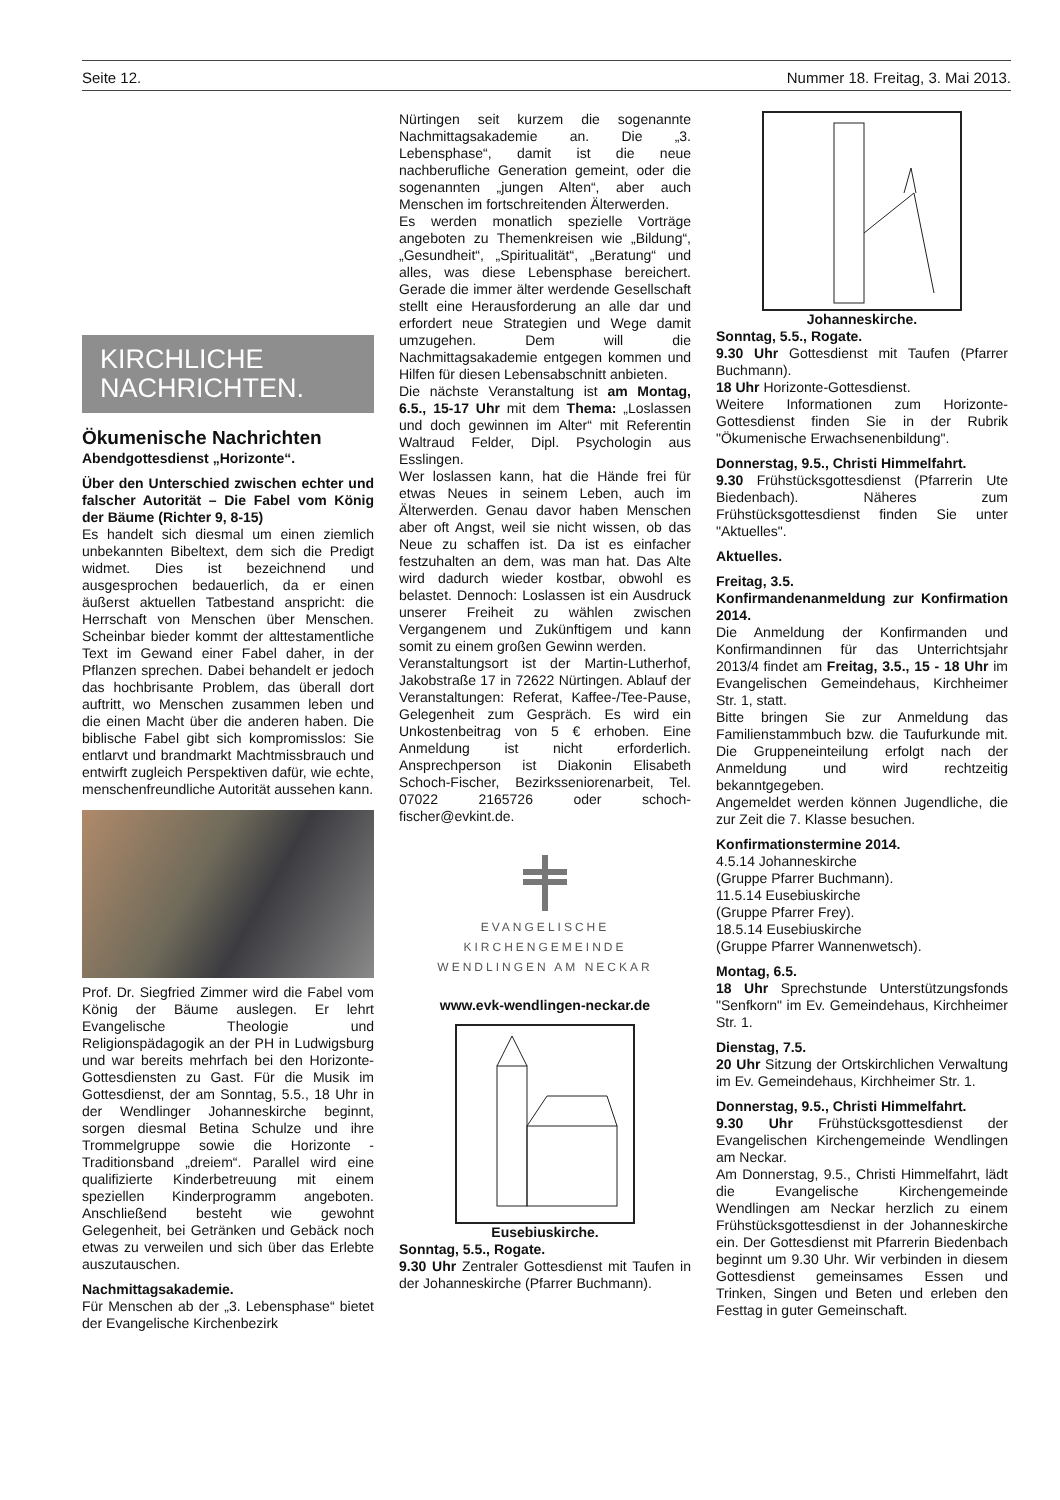Seite 12. Nummer 18. Freitag, 3. Mai 2013.
KIRCHLICHE NACHRICHTEN.
Ökumenische Nachrichten
Abendgottesdienst „Horizonte“.
Über den Unterschied zwischen echter und falscher Autorität – Die Fabel vom König der Bäume (Richter 9, 8-15)
Es handelt sich diesmal um einen ziemlich unbekannten Bibeltext, dem sich die Predigt widmet. Dies ist bezeichnend und ausgesprochen bedauerlich, da er einen äußerst aktuellen Tatbestand anspricht: die Herrschaft von Menschen über Menschen. Scheinbar bieder kommt der alttestamentliche Text im Gewand einer Fabel daher, in der Pflanzen sprechen. Dabei behandelt er jedoch das hochbrisante Problem, das überall dort auftritt, wo Menschen zusammen leben und die einen Macht über die anderen haben. Die biblische Fabel gibt sich kompromisslos: Sie entlarvt und brandmarkt Machtmissbrauch und entwirft zugleich Perspektiven dafür, wie echte, menschenfreundliche Autorität aussehen kann.
Prof. Dr. Siegfried Zimmer wird die Fabel vom König der Bäume auslegen. Er lehrt Evangelische Theologie und Religionspädagogik an der PH in Ludwigsburg und war bereits mehrfach bei den Horizonte-Gottesdiensten zu Gast. Für die Musik im Gottesdienst, der am Sonntag, 5.5., 18 Uhr in der Wendlinger Johanneskirche beginnt, sorgen diesmal Betina Schulze und ihre Trommelgruppe sowie die Horizonte - Traditionsband „dreiem“. Parallel wird eine qualifizierte Kinderbetreuung mit einem speziellen Kinderprogramm angeboten. Anschließend besteht wie gewohnt Gelegenheit, bei Getränken und Gebäck noch etwas zu verweilen und sich über das Erlebte auszutauschen.
Nachmittagsakademie.
Für Menschen ab der „3. Lebensphase“ bietet der Evangelische Kirchenbezirk
Nürtingen seit kurzem die sogenannte Nachmittagsakademie an. Die „3. Lebensphase“, damit ist die neue nachberufliche Generation gemeint, oder die sogenannten „jungen Alten“, aber auch Menschen im fortschreitenden Älterwerden.
Es werden monatlich spezielle Vorträge angeboten zu Themenkreisen wie „Bildung“, „Gesundheit“, „Spiritualität“, „Beratung“ und alles, was diese Lebensphase bereichert. Gerade die immer älter werdende Gesellschaft stellt eine Herausforderung an alle dar und erfordert neue Strategien und Wege damit umzugehen. Dem will die Nachmittagsakademie entgegen kommen und Hilfen für diesen Lebensabschnitt anbieten.
Die nächste Veranstaltung ist am Montag, 6.5., 15-17 Uhr mit dem Thema: „Loslassen und doch gewinnen im Alter“ mit Referentin Waltraud Felder, Dipl. Psychologin aus Esslingen.
Wer loslassen kann, hat die Hände frei für etwas Neues in seinem Leben, auch im Älterwerden. Genau davor haben Menschen aber oft Angst, weil sie nicht wissen, ob das Neue zu schaffen ist. Da ist es einfacher festzuhalten an dem, was man hat. Das Alte wird dadurch wieder kostbar, obwohl es belastet. Dennoch: Loslassen ist ein Ausdruck unserer Freiheit zu wählen zwischen Vergangenem und Zukünftigem und kann somit zu einem großen Gewinn werden.
Veranstaltungsort ist der Martin-Lutherhof, Jakobstraße 17 in 72622 Nürtingen. Ablauf der Veranstaltungen: Referat, Kaffee-/Tee-Pause, Gelegenheit zum Gespräch. Es wird ein Unkostenbeitrag von 5 € erhoben. Eine Anmeldung ist nicht erforderlich. Ansprechperson ist Diakonin Elisabeth Schoch-Fischer, Bezirksseniorenarbeit, Tel. 07022 2165726 oder schoch-fischer@evkint.de.
EVANGELISCHE KIRCHENGEMEINDE
WENDLINGEN AM NECKAR
www.evk-wendlingen-neckar.de
Eusebiuskirche.
Sonntag, 5.5., Rogate.
9.30 Uhr Zentraler Gottesdienst mit Taufen in der Johanneskirche (Pfarrer Buchmann).
Johanneskirche.
Sonntag, 5.5., Rogate.
9.30 Uhr Gottesdienst mit Taufen (Pfarrer Buchmann).
18 Uhr Horizonte-Gottesdienst.
Weitere Informationen zum Horizonte-Gottesdienst finden Sie in der Rubrik "Ökumenische Erwachsenenbildung".
Donnerstag, 9.5., Christi Himmelfahrt.
9.30 Frühstücksgottesdienst (Pfarrerin Ute Biedenbach). Näheres zum Frühstücksgottesdienst finden Sie unter "Aktuelles".
Aktuelles.
Freitag, 3.5.
Konfirmandenanmeldung zur Konfirmation 2014.
Die Anmeldung der Konfirmanden und Konfirmandinnen für das Unterrichtsjahr 2013/4 findet am Freitag, 3.5., 15 - 18 Uhr im Evangelischen Gemeindehaus, Kirchheimer Str. 1, statt.
Bitte bringen Sie zur Anmeldung das Familienstammbuch bzw. die Taufurkunde mit. Die Gruppeneinteilung erfolgt nach der Anmeldung und wird rechtzeitig bekanntgegeben.
Angemeldet werden können Jugendliche, die zur Zeit die 7. Klasse besuchen.
Konfirmationstermine 2014.
4.5.14 Johanneskirche
(Gruppe Pfarrer Buchmann).
11.5.14 Eusebiuskirche
(Gruppe Pfarrer Frey).
18.5.14 Eusebiuskirche
(Gruppe Pfarrer Wannenwetsch).
Montag, 6.5.
18 Uhr Sprechstunde Unterstützungsfonds "Senfkorn" im Ev. Gemeindehaus, Kirchheimer Str. 1.
Dienstag, 7.5.
20 Uhr Sitzung der Ortskirchlichen Verwaltung im Ev. Gemeindehaus, Kirchheimer Str. 1.
Donnerstag, 9.5., Christi Himmelfahrt.
9.30 Uhr Frühstücksgottesdienst der Evangelischen Kirchengemeinde Wendlingen am Neckar.
Am Donnerstag, 9.5., Christi Himmelfahrt, lädt die Evangelische Kirchengemeinde Wendlingen am Neckar herzlich zu einem Frühstücksgottesdienst in der Johanneskirche ein. Der Gottesdienst mit Pfarrerin Biedenbach beginnt um 9.30 Uhr. Wir verbinden in diesem Gottesdienst gemeinsames Essen und Trinken, Singen und Beten und erleben den Festtag in guter Gemeinschaft.